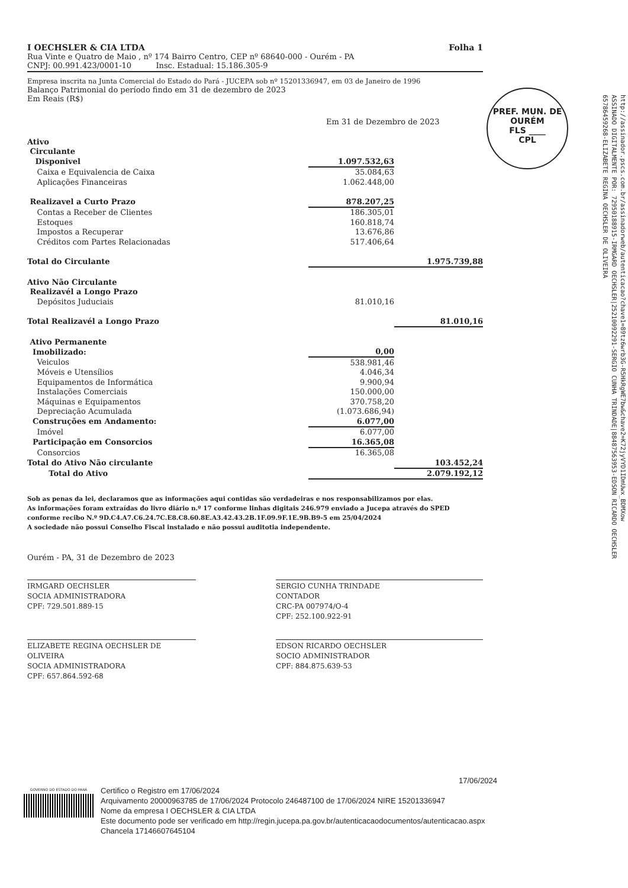I OECHSLER & CIA LTDA Folha 1
Rua Vinte e Quatro de Maio , nº 174 Bairro Centro, CEP nº 68640-000 - Ourém - PA
CNPJ: 00.991.423/0001-10 Insc. Estadual: 15.186.305-9
Empresa inscrita na Junta Comercial do Estado do Pará - JUCEPA sob nº 15201336947, em 03 de Janeiro de 1996
Balanço Patrimonial do período findo em 31 de dezembro de 2023
Em Reais (R$)
Em 31 de Dezembro de 2023
| Ativo | | |
| Circulante | | |
| Disponivel | 1.097.532,63 | |
| Caixa e Equivalencia de Caixa | 35.084,63 | |
| Aplicações Financeiras | 1.062.448,00 | |
| Realizavel a Curto Prazo | 878.207,25 | |
| Contas a Receber de Clientes | 186.305,01 | |
| Estoques | 160.818,74 | |
| Impostos a Recuperar | 13.676,86 | |
| Créditos com Partes Relacionadas | 517.406,64 | |
| Total do Circulante | | 1.975.739,88 |
| Ativo Não Circulante | | |
| Realizavél a Longo Prazo | | |
| Depósitos Juduciais | 81.010,16 | |
| Total Realizavél a Longo Prazo | | 81.010,16 |
| Ativo Permanente | | |
| Imobilizado: | 0,00 | |
| Veiculos | 538.981,46 | |
| Móveis e Utensílios | 4.046,34 | |
| Equipamentos de Informática | 9.900,94 | |
| Instalações Comerciais | 150.000,00 | |
| Máquinas e Equipamentos | 370.758,20 | |
| Depreciação Acumulada | (1.073.686,94) | |
| Construções em Andamento: | 6.077,00 | |
| Imóvel | 6.077,00 | |
| Participação em Consorcios | 16.365,08 | |
| Consorcios | 16.365,08 | |
| Total do Ativo Não circulante | | 103.452,24 |
| Total do Ativo | | 2.079.192,12 |
Sob as penas da lei, declaramos que as informações aqui contidas são verdadeiras e nos responsabilizamos por elas.
As informações foram extraídas do livro diário n.º 17 conforme linhas digitais 246.979 enviado a Jucepa através do SPED
conforme recibo N.º 9D.C4.A7.C6.24.7C.E8.C8.60.8E.A3.42.43.2B.1F.09.9F.1E.9B.B9-5 em 25/04/2024
A sociedade não possui Conselho Fiscal instalado e não possui auditotia independente.
Ourém - PA, 31 de Dezembro de 2023
IRMGARD OECHSLER
SOCIA ADMINISTRADORA
CPF: 729.501.889-15
SERGIO CUNHA TRINDADE
CONTADOR
CRC-PA 007974/O-4
CPF: 252.100.922-91
ELIZABETE REGINA OECHSLER DE OLIVEIRA
SOCIA ADMINISTRADORA
CPF: 657.864.592-68
EDSON RICARDO OECHSLER
SOCIO ADMINISTRADOR
CPF: 884.875.639-53
PREF. MUN. DE OURÉM
FLS ____
CPL
http://assinador.pscs.com.br/assinadorweb/autenticacao?chave1=89tz6wrb3G-R5HkRgWE7bw&chave2=K72jyVYD1IDmUwx_BDMXow
ASSINADO DIGITALMENTE POR: 72950188915-IRMGARD OECHSLER|25210092291-SERGIO CUNHA TRINDADE|88487563953-EDSON RICARDO OECHSLER
65786459268-ELIZABETE REGINA OECHSLER DE OLIVEIRA
17/06/2024
Certifico o Registro em 17/06/2024
Arquivamento 20000963785 de 17/06/2024 Protocolo 246487100 de 17/06/2024 NIRE 15201336947
Nome da empresa I OECHSLER & CIA LTDA
Este documento pode ser verificado em http://regin.jucepa.pa.gov.br/autenticacaodocumentos/autenticacao.aspx
Chancela 17146607645104
GOVERNO DO ESTADO DO PARÁ